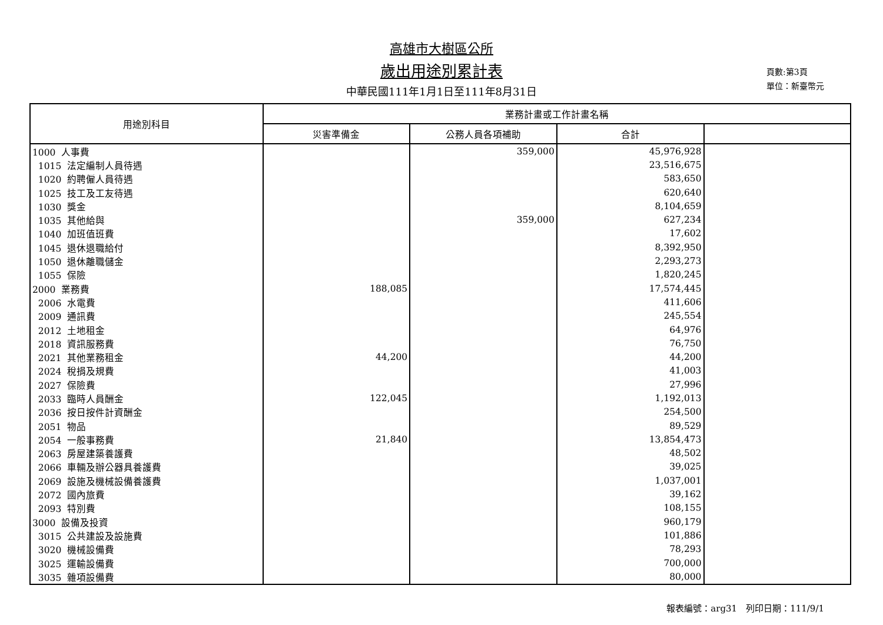高雄市大樹區公所
歲出用途別累計表
中華民國111年1月1日至111年8月31日
頁數:第3頁
單位：新臺幣元
| 用途別科目 | 業務計畫或工作計畫名稱 | | | |
| --- | --- | --- | --- | --- |
| | 災害準備金 | 公務人員各項補助 | 合計 | |
| 1000 人事費 | | 359,000 | 45,976,928 | |
| 1015 法定編制人員待遇 | | | 23,516,675 | |
| 1020 約聘僱人員待遇 | | | 583,650 | |
| 1025 技工及工友待遇 | | | 620,640 | |
| 1030 獎金 | | | 8,104,659 | |
| 1035 其他給與 | | 359,000 | 627,234 | |
| 1040 加班值班費 | | | 17,602 | |
| 1045 退休退職給付 | | | 8,392,950 | |
| 1050 退休離職儲金 | | | 2,293,273 | |
| 1055 保險 | | | 1,820,245 | |
| 2000 業務費 | 188,085 | | 17,574,445 | |
| 2006 水電費 | | | 411,606 | |
| 2009 通訊費 | | | 245,554 | |
| 2012 土地租金 | | | 64,976 | |
| 2018 資訊服務費 | | | 76,750 | |
| 2021 其他業務租金 | 44,200 | | 44,200 | |
| 2024 稅捐及規費 | | | 41,003 | |
| 2027 保險費 | | | 27,996 | |
| 2033 臨時人員酬金 | 122,045 | | 1,192,013 | |
| 2036 按日按件計資酬金 | | | 254,500 | |
| 2051 物品 | | | 89,529 | |
| 2054 一般事務費 | 21,840 | | 13,854,473 | |
| 2063 房屋建築養護費 | | | 48,502 | |
| 2066 車輛及辦公器具養護費 | | | 39,025 | |
| 2069 設施及機械設備養護費 | | | 1,037,001 | |
| 2072 國內旅費 | | | 39,162 | |
| 2093 特別費 | | | 108,155 | |
| 3000 設備及投資 | | | 960,179 | |
| 3015 公共建設及設施費 | | | 101,886 | |
| 3020 機械設備費 | | | 78,293 | |
| 3025 運輸設備費 | | | 700,000 | |
| 3035 雜項設備費 | | | 80,000 | |
報表編號：arg31　列印日期：111/9/1